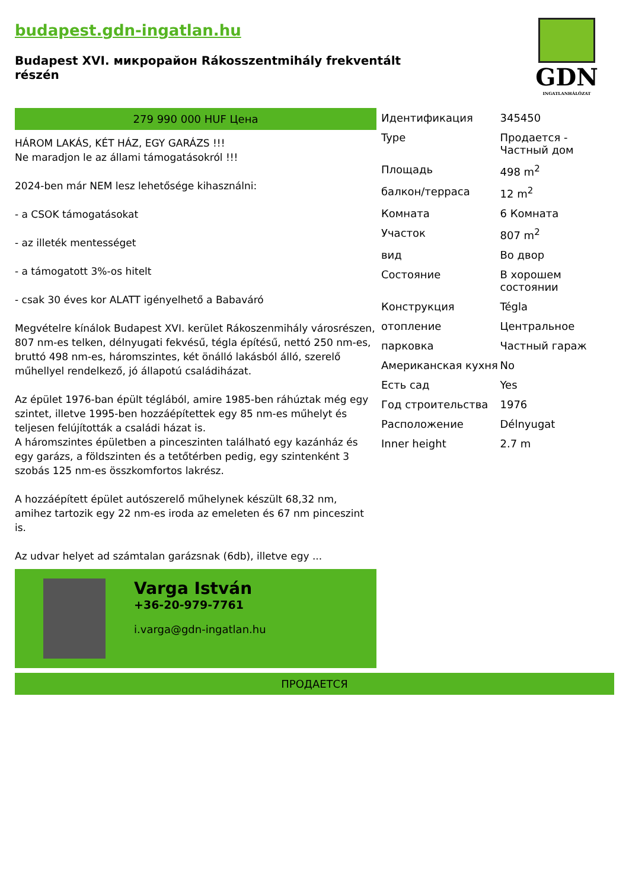budapest.gdn-ingatlan.hu
Budapest XVI. микрорайон Rákosszentmihály frekventált részén
GDN
INGATLANHÁLÓZAT
279 990 000 HUF Цена
HÁROM LAKÁS, KÉT HÁZ, EGY GARÁZS !!!
Ne maradjon le az állami támogatásokról !!!
2024-ben már NEM lesz lehetősége kihasználni:
- a CSOK támogatásokat
- az illeték mentességet
- a támogatott 3%-os hitelt
- csak 30 éves kor ALATT igényelhető a Babaváró
Megvételre kínálok Budapest XVI. kerület Rákoszenmihály városrészen, 807 nm-es telken, délnyugati fekvésű, tégla építésű, nettó 250 nm-es, bruttó 498 nm-es, háromszintes, két önálló lakásból álló, szerelő műhellyel rendelkező, jó állapotú családiházat.
Az épület 1976-ban épült téglából, amire 1985-ben ráhúztak még egy szintet, illetve 1995-ben hozzáépítettek egy 85 nm-es műhelyt és teljesen felújították a családi házat is.
A háromszintes épületben a pinceszinten található egy kazánház és egy garázs, a földszinten és a tetőtérben pedig, egy szintenként 3 szobás 125 nm-es összkomfortos lakrész.
A hozzáépített épület autószerelő műhelynek készült 68,32 nm, amihez tartozik egy 22 nm-es iroda az emeleten és 67 nm pinceszint is.
Az udvar helyet ad számtalan garázsnak (6db), illetve egy ...
Varga István
+36-20-979-7761
i.varga@gdn-ingatlan.hu
| Идентификация | 345450 |
| Type | Продается - Частный дом |
| Площадь | 498 m<sup>2</sup> |
| балкон/терраса | 12 m<sup>2</sup> |
| Комната | 6 Комната |
| Участок | 807 m<sup>2</sup> |
| вид | Во двор |
| Состояние | В хорошем состоянии |
| Конструкция | Tégla |
| отопление | Центральное |
| парковка | Частный гараж |
| Американская кухня | No |
| Есть сад | Yes |
| Год строительства | 1976 |
| Расположение | Délnyugat |
| Inner height | 2.7 m |
ПРОДАЕТСЯ